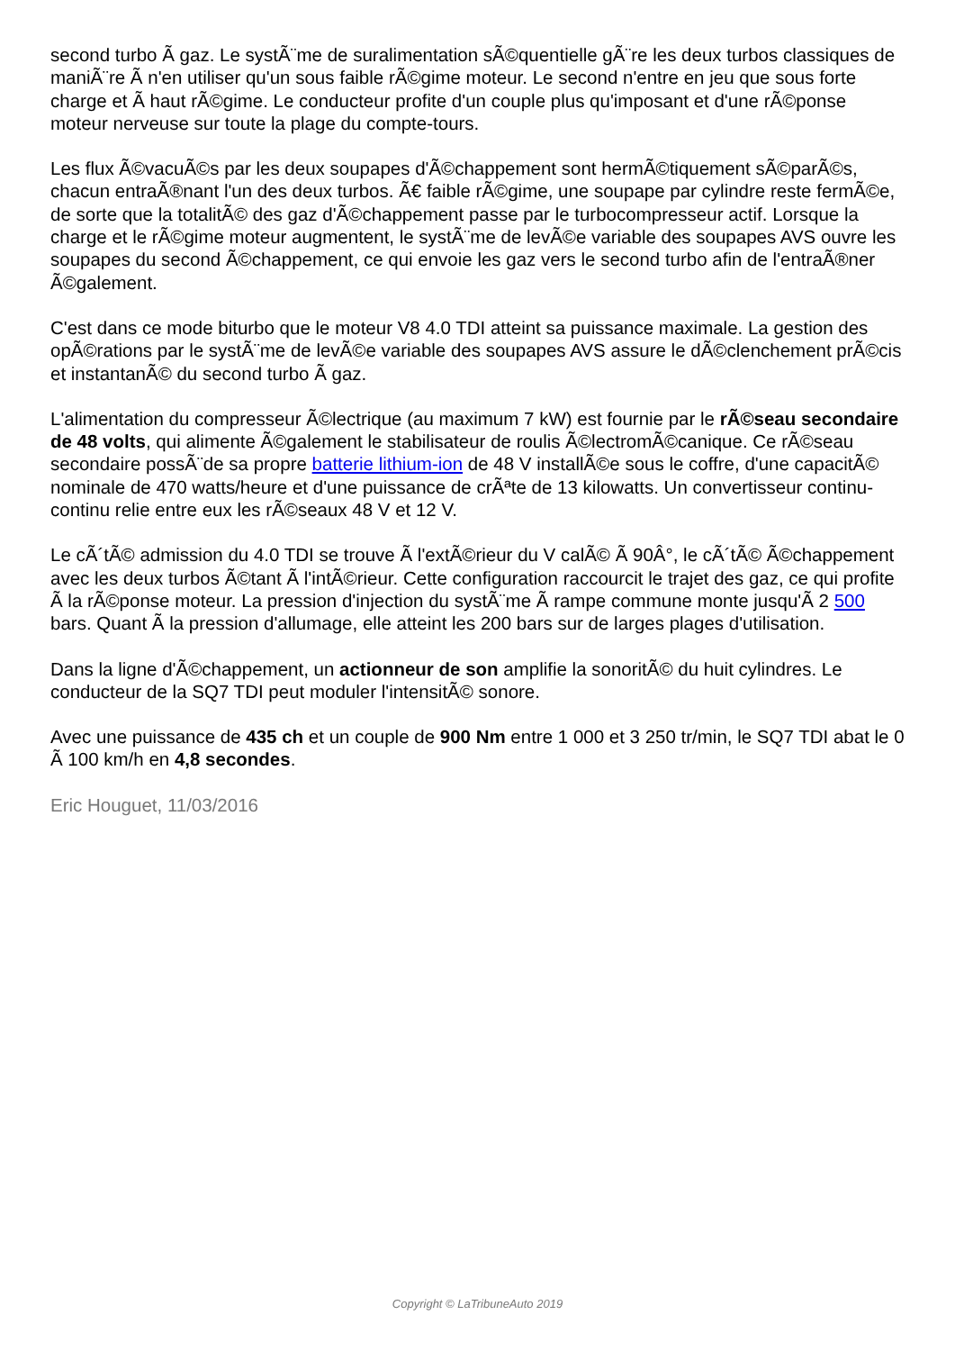second turbo Ã gaz. Le systÃ¨me de suralimentation sÃ©quentielle gÃ¨re les deux turbos classiques de maniÃ¨re Ã n'en utiliser qu'un sous faible rÃ©gime moteur. Le second n'entre en jeu que sous forte charge et Ã haut rÃ©gime. Le conducteur profite d'un couple plus qu'imposant et d'une rÃ©ponse moteur nerveuse sur toute la plage du compte-tours.
Les flux Ã©vacuÃ©s par les deux soupapes d'Ã©chappement sont hermÃ©tiquement sÃ©parÃ©s, chacun entraÃ®nant l'un des deux turbos. Ã€ faible rÃ©gime, une soupape par cylindre reste fermÃ©e, de sorte que la totalitÃ© des gaz d'Ã©chappement passe par le turbocompresseur actif. Lorsque la charge et le rÃ©gime moteur augmentent, le systÃ¨me de levÃ©e variable des soupapes AVS ouvre les soupapes du second Ã©chappement, ce qui envoie les gaz vers le second turbo afin de l'entraÃ®ner Ã©galement.
C'est dans ce mode biturbo que le moteur V8 4.0 TDI atteint sa puissance maximale. La gestion des opÃ©rations par le systÃ¨me de levÃ©e variable des soupapes AVS assure le dÃ©clenchement prÃ©cis et instantanÃ© du second turbo Ã gaz.
L'alimentation du compresseur Ã©lectrique (au maximum 7 kW) est fournie par le rÃ©seau secondaire de 48 volts, qui alimente Ã©galement le stabilisateur de roulis Ã©lectromÃ©canique. Ce rÃ©seau secondaire possÃ¨de sa propre batterie lithium-ion de 48 V installÃ©e sous le coffre, d'une capacitÃ© nominale de 470 watts/heure et d'une puissance de crÃªte de 13 kilowatts. Un convertisseur continu-continu relie entre eux les rÃ©seaux 48 V et 12 V.
Le cÃ´tÃ© admission du 4.0 TDI se trouve Ã l'extÃ©rieur du V calÃ© Ã 90Â°, le cÃ´tÃ© Ã©chappement avec les deux turbos Ã©tant Ã l'intÃ©rieur. Cette configuration raccourcit le trajet des gaz, ce qui profite Ã la rÃ©ponse moteur. La pression d'injection du systÃ¨me Ã rampe commune monte jusqu'Ã 2 500 bars. Quant Ã la pression d'allumage, elle atteint les 200 bars sur de larges plages d'utilisation.
Dans la ligne d'Ã©chappement, un actionneur de son amplifie la sonoritÃ© du huit cylindres. Le conducteur de la SQ7 TDI peut moduler l'intensitÃ© sonore.
Avec une puissance de 435 ch et un couple de 900 Nm entre 1 000 et 3 250 tr/min, le SQ7 TDI abat le 0 Ã 100 km/h en 4,8 secondes.
Eric Houguet, 11/03/2016
Copyright © LaTribuneAuto 2019